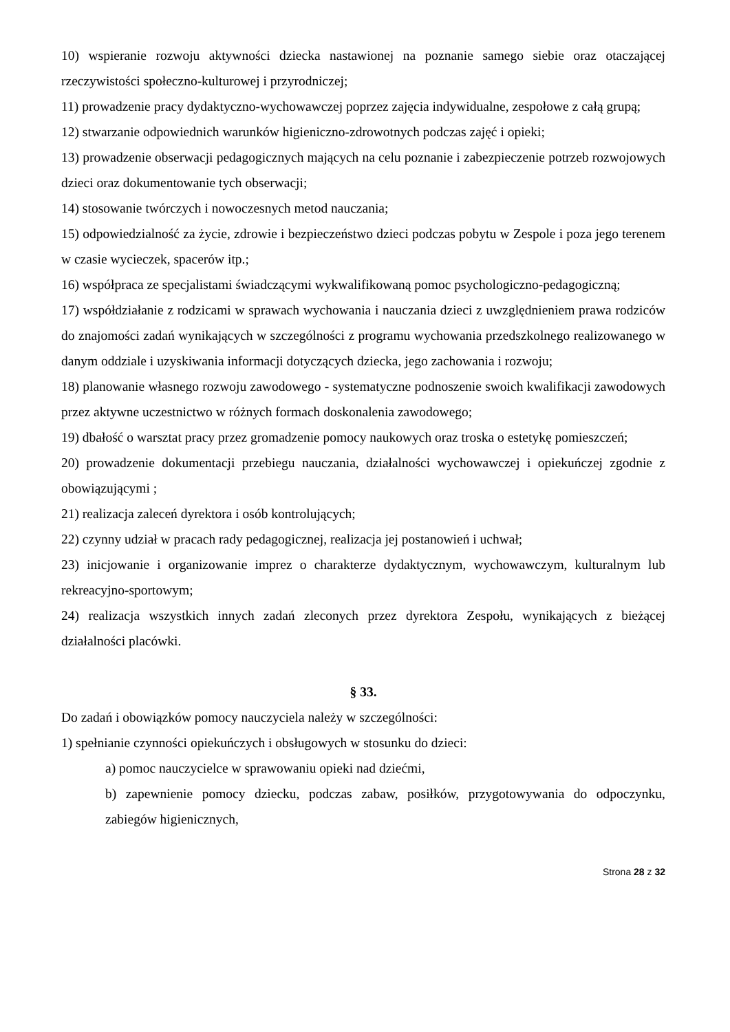10) wspieranie rozwoju aktywności dziecka nastawionej na poznanie samego siebie oraz otaczającej rzeczywistości społeczno-kulturowej i przyrodniczej;
11) prowadzenie pracy dydaktyczno-wychowawczej poprzez zajęcia indywidualne, zespołowe z całą grupą;
12) stwarzanie odpowiednich warunków higieniczno-zdrowotnych podczas zajęć i opieki;
13) prowadzenie obserwacji pedagogicznych mających na celu poznanie i zabezpieczenie potrzeb rozwojowych dzieci oraz dokumentowanie tych obserwacji;
14) stosowanie twórczych i nowoczesnych metod nauczania;
15) odpowiedzialność za życie, zdrowie i bezpieczeństwo dzieci podczas pobytu w Zespole i poza jego terenem w czasie wycieczek, spacerów itp.;
16) współpraca ze specjalistami świadczącymi wykwalifikowaną pomoc psychologiczno-pedagogiczną;
17) współdziałanie z rodzicami w sprawach wychowania i nauczania dzieci z uwzględnieniem prawa rodziców do znajomości zadań wynikających w szczególności z programu wychowania przedszkolnego realizowanego w danym oddziale i uzyskiwania informacji dotyczących dziecka, jego zachowania i rozwoju;
18) planowanie własnego rozwoju zawodowego - systematyczne podnoszenie swoich kwalifikacji zawodowych przez aktywne uczestnictwo w różnych formach doskonalenia zawodowego;
19) dbałość o warsztat pracy przez gromadzenie pomocy naukowych oraz troska o estetykę pomieszczeń;
20) prowadzenie dokumentacji przebiegu nauczania, działalności wychowawczej i opiekuńczej zgodnie z obowiązującymi ;
21) realizacja zaleceń dyrektora i osób kontrolujących;
22) czynny udział w pracach rady pedagogicznej, realizacja jej postanowień i uchwał;
23) inicjowanie i organizowanie imprez o charakterze dydaktycznym, wychowawczym, kulturalnym lub rekreacyjno-sportowym;
24) realizacja wszystkich innych zadań zleconych przez dyrektora Zespołu, wynikających z bieżącej działalności placówki.
§ 33.
Do zadań i obowiązków pomocy nauczyciela należy w szczególności:
1) spełnianie czynności opiekuńczych i obsługowych w stosunku do dzieci:
a) pomoc nauczycielce w sprawowaniu opieki nad dziećmi,
b) zapewnienie pomocy dziecku, podczas zabaw, posiłków, przygotowywania do odpoczynku, zabiegów higienicznych,
Strona 28 z 32